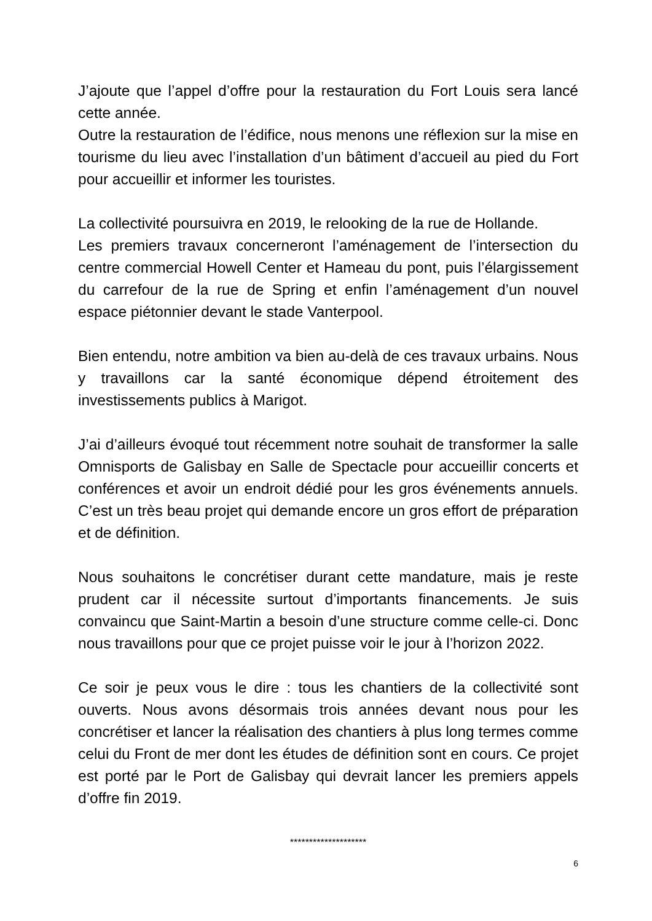J’ajoute que l’appel d’offre pour la restauration du Fort Louis sera lancé cette année.
Outre la restauration de l’édifice, nous menons une réflexion sur la mise en tourisme du lieu avec l’installation d’un bâtiment d’accueil au pied du Fort pour accueillir et informer les touristes.
La collectivité poursuivra en 2019, le relooking de la rue de Hollande.
Les premiers travaux concerneront l’aménagement de l’intersection du centre commercial Howell Center et Hameau du pont, puis l’élargissement du carrefour de la rue de Spring et enfin l’aménagement d’un nouvel espace piétonnier devant le stade Vanterpool.
Bien entendu, notre ambition va bien au-delà de ces travaux urbains. Nous y travaillons car la santé économique dépend étroitement des investissements publics à Marigot.
J’ai d’ailleurs évoqué tout récemment notre souhait de transformer la salle Omnisports de Galisbay en Salle de Spectacle pour accueillir concerts et conférences et avoir un endroit dédié pour les gros événements annuels. C’est un très beau projet qui demande encore un gros effort de préparation et de définition.
Nous souhaitons le concrétiser durant cette mandature, mais je reste prudent car il nécessite surtout d’importants financements. Je suis convaincu que Saint-Martin a besoin d’une structure comme celle-ci. Donc nous travaillons pour que ce projet puisse voir le jour à l’horizon 2022.
Ce soir je peux vous le dire : tous les chantiers de la collectivité sont ouverts. Nous avons désormais trois années devant nous pour les concrétiser et lancer la réalisation des chantiers à plus long termes comme celui du Front de mer dont les études de définition sont en cours. Ce projet est porté par le Port de Galisbay qui devrait lancer les premiers appels d’offre fin 2019.
********************
6